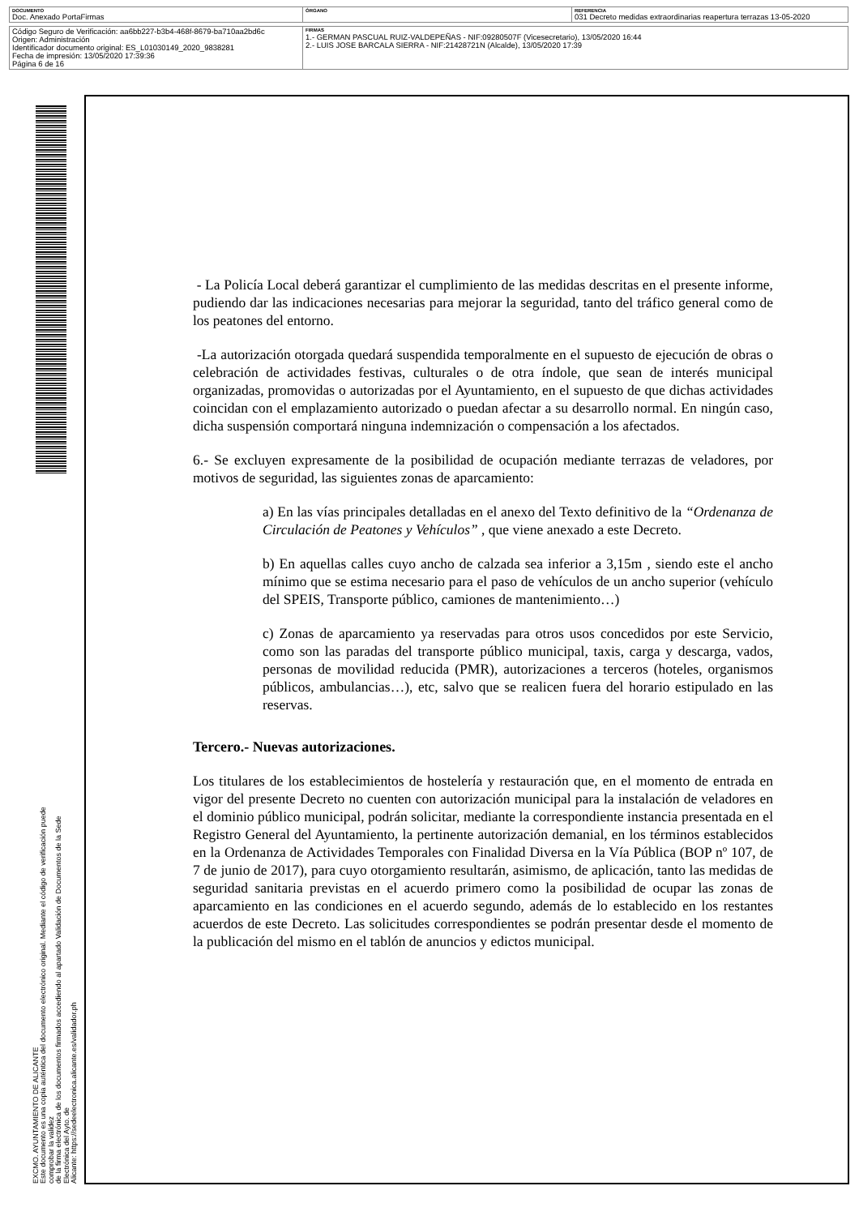| DOCUMENTO Doc. Anexado PortaFirmas | ÓRGANO | REFERENCIA 031 Decreto medidas extraordinarias reapertura terrazas 13-05-2020 |
| Código Seguro de Verificación: aa6bb227-b3b4-468f-8679-ba710aa2bd6c Origen: Administración Identificador documento original: ES_L01030149_2020_9838281 Fecha de impresión: 13/05/2020 17:39:36 Página 6 de 16 | FIRMAS 1.- GERMAN PASCUAL RUIZ-VALDEPEÑAS - NIF:09280507F (Vicesecretario), 13/05/2020 16:44 2.- LUIS JOSE BARCALA SIERRA - NIF:21428721N (Alcalde), 13/05/2020 17:39 | |
EXCMO. AYUNTAMIENTO DE ALICANTE
Este documento es una copia auténtica del documento electrónico original. Mediante el código de verificación puede comprobar la validez
de la firma electrónica de los documentos firmados accediendo al apartado Validación de Documentos de la Sede Electrónica del Ayto. de
Alicante: https://sedeelectronica.alicante.es/validador.ph
- La Policía Local deberá garantizar el cumplimiento de las medidas descritas en el presente informe, pudiendo dar las indicaciones necesarias para mejorar la seguridad, tanto del tráfico general como de los peatones del entorno.
-La autorización otorgada quedará suspendida temporalmente en el supuesto de ejecución de obras o celebración de actividades festivas, culturales o de otra índole, que sean de interés municipal organizadas, promovidas o autorizadas por el Ayuntamiento, en el supuesto de que dichas actividades coincidan con el emplazamiento autorizado o puedan afectar a su desarrollo normal. En ningún caso, dicha suspensión comportará ninguna indemnización o compensación a los afectados.
6.- Se excluyen expresamente de la posibilidad de ocupación mediante terrazas de veladores, por motivos de seguridad, las siguientes zonas de aparcamiento:
a) En las vías principales detalladas en el anexo del Texto definitivo de la “Ordenanza de Circulación de Peatones y Vehículos” , que viene anexado a este Decreto.
b) En aquellas calles cuyo ancho de calzada sea inferior a 3,15m , siendo este el ancho mínimo que se estima necesario para el paso de vehículos de un ancho superior (vehículo del SPEIS, Transporte público, camiones de mantenimiento…)
c) Zonas de aparcamiento ya reservadas para otros usos concedidos por este Servicio, como son las paradas del transporte público municipal, taxis, carga y descarga, vados, personas de movilidad reducida (PMR), autorizaciones a terceros (hoteles, organismos públicos, ambulancias…), etc, salvo que se realicen fuera del horario estipulado en las reservas.
Tercero.- Nuevas autorizaciones.
Los titulares de los establecimientos de hostelería y restauración que, en el momento de entrada en vigor del presente Decreto no cuenten con autorización municipal para la instalación de veladores en el dominio público municipal, podrán solicitar, mediante la correspondiente instancia presentada en el Registro General del Ayuntamiento, la pertinente autorización demanial, en los términos establecidos en la Ordenanza de Actividades Temporales con Finalidad Diversa en la Vía Pública (BOP nº 107, de 7 de junio de 2017), para cuyo otorgamiento resultarán, asimismo, de aplicación, tanto las medidas de seguridad sanitaria previstas en el acuerdo primero como la posibilidad de ocupar las zonas de aparcamiento en las condiciones en el acuerdo segundo, además de lo establecido en los restantes acuerdos de este Decreto. Las solicitudes correspondientes se podrán presentar desde el momento de la publicación del mismo en el tablón de anuncios y edictos municipal.